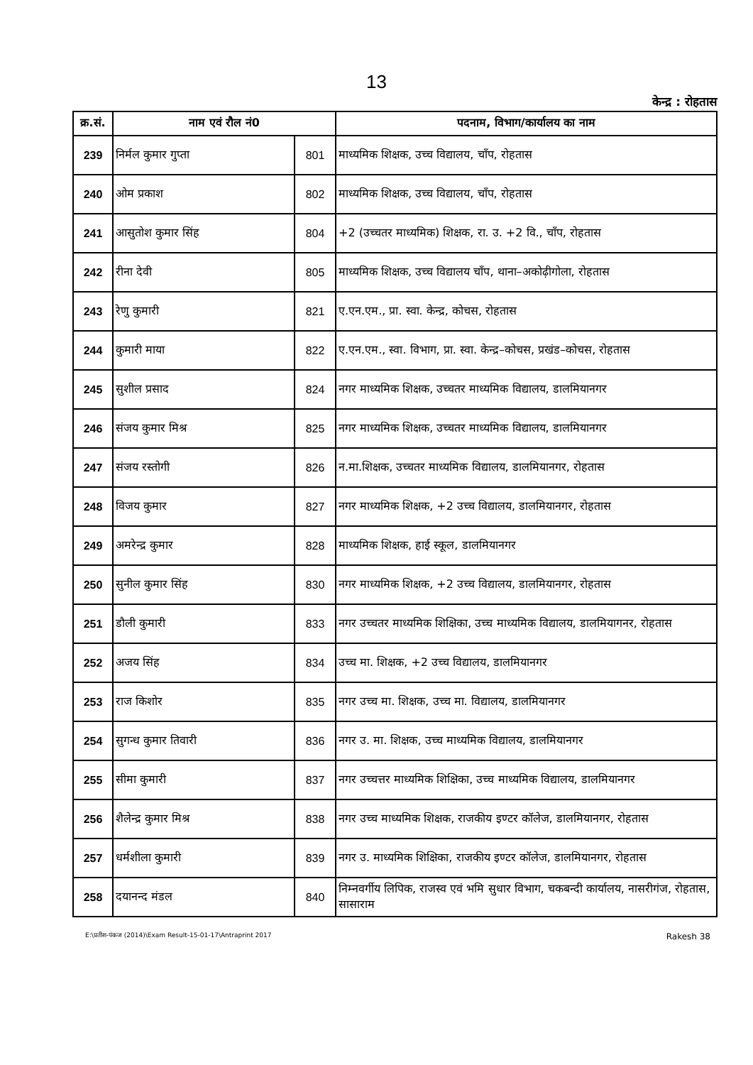13
केन्द्र : रोहतास
| क्र.सं. | नाम एवं रौल नं0 | | पदनाम, विभाग/कार्यालय का नाम |
| --- | --- | --- | --- |
| 239 | निर्मल कुमार गुप्ता | 801 | माध्यमिक शिक्षक, उच्च विद्यालय, चाँप, रोहतास |
| 240 | ओम प्रकाश | 802 | माध्यमिक शिक्षक, उच्च विद्यालय, चाँप, रोहतास |
| 241 | आसुतोश कुमार सिंह | 804 | +2 (उच्चतर माध्यमिक) शिक्षक, रा. उ. +2 वि., चाँप, रोहतास |
| 242 | रीना देवी | 805 | माध्यमिक शिक्षक, उच्च विद्यालय चाँप, थाना–अकोढ़ीगोला, रोहतास |
| 243 | रेणु कुमारी | 821 | ए.एन.एम., प्रा. स्वा. केन्द्र, कोचस, रोहतास |
| 244 | कुमारी माया | 822 | ए.एन.एम., स्वा. विभाग, प्रा. स्वा. केन्द्र–कोचस, प्रखंड–कोचस, रोहतास |
| 245 | सुशील प्रसाद | 824 | नगर माध्यमिक शिक्षक, उच्चतर माध्यमिक विद्यालय, डालमियानगर |
| 246 | संजय कुमार मिश्र | 825 | नगर माध्यमिक शिक्षक, उच्चतर माध्यमिक विद्यालय, डालमियानगर |
| 247 | संजय रस्तोगी | 826 | न.मा.शिक्षक, उच्चतर माध्यमिक विद्यालय, डालमियानगर, रोहतास |
| 248 | विजय कुमार | 827 | नगर माध्यमिक शिक्षक, +2 उच्च विद्यालय, डालमियानगर, रोहतास |
| 249 | अमरेन्द्र कुमार | 828 | माध्यमिक शिक्षक, हाई स्कूल, डालमियानगर |
| 250 | सुनील कुमार सिंह | 830 | नगर माध्यमिक शिक्षक, +2 उच्च विद्यालय, डालमियानगर, रोहतास |
| 251 | डौली कुमारी | 833 | नगर उच्चतर माध्यमिक शिक्षिका, उच्च माध्यमिक विद्यालय, डालमियागनर, रोहतास |
| 252 | अजय सिंह | 834 | उच्च मा. शिक्षक, +2 उच्च विद्यालय, डालमियानगर |
| 253 | राज किशोर | 835 | नगर उच्च मा. शिक्षक, उच्च मा. विद्यालय, डालमियानगर |
| 254 | सुगन्ध कुमार तिवारी | 836 | नगर उ. मा. शिक्षक, उच्च माध्यमिक विद्यालय, डालमियानगर |
| 255 | सीमा कुमारी | 837 | नगर उच्चत्तर माध्यमिक शिक्षिका, उच्च माध्यमिक विद्यालय, डालमियानगर |
| 256 | शैलेन्द्र कुमार मिश्र | 838 | नगर उच्च माध्यमिक शिक्षक, राजकीय इण्टर कॉलेज, डालमियानगर, रोहतास |
| 257 | धर्मशीला कुमारी | 839 | नगर उ. माध्यमिक शिक्षिका, राजकीय इण्टर कॉलेज, डालमियानगर, रोहतास |
| 258 | दयानन्द मंडल | 840 | निम्नवर्गीय लिपिक, राजस्व एवं भमि सुधार विभाग, चकबन्दी कार्यालय, नासरीगंज, रोहतास, सासाराम |
E:\प्रतीश-पंकज (2014)\Exam Result-15-01-17\Antraprint 2017 Rakesh 38